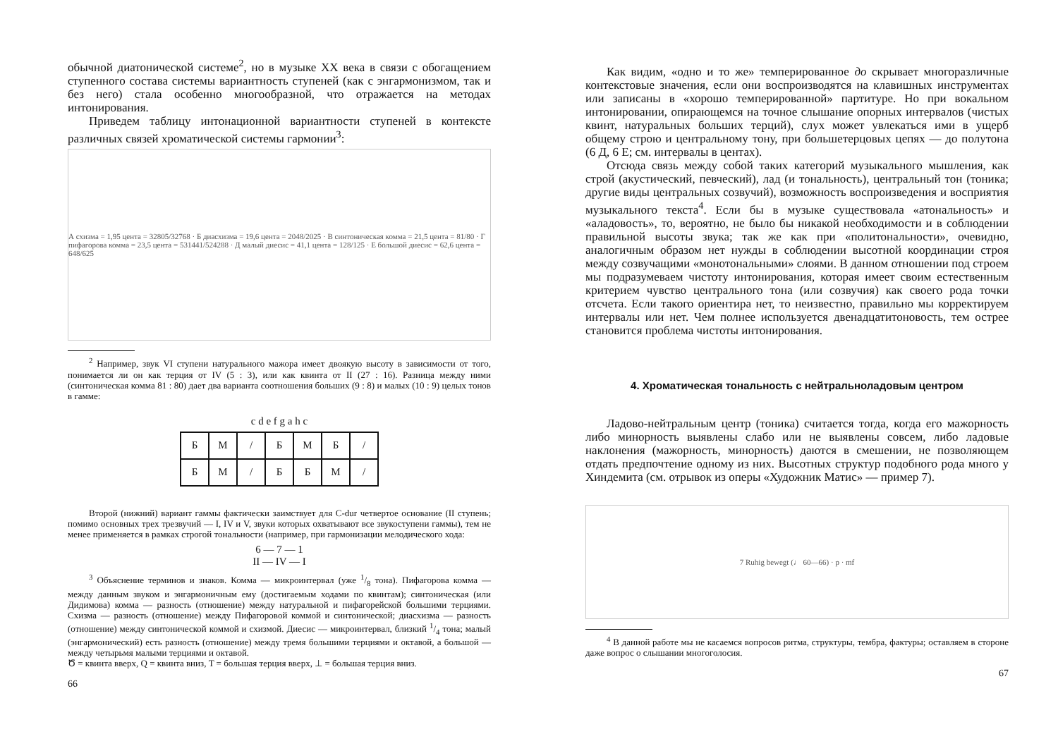обычной диатонической системе<sup>2</sup>, но в музыке XX века в связи с обогащением ступенного состава системы вариантность ступеней (как с энгармонизмом, так и без него) стала особенно многообразной, что отражается на методах интонирования.
Приведем таблицу интонационной вариантности ступеней в контексте различных связей хроматической системы гармонии<sup>3</sup>:
А схизма = 1,95 цента = 32805/32768 · Б диасхизма = 19,6 цента = 2048/2025 · В синтоническая комма = 21,5 цента = 81/80 · Г пифагорова комма = 23,5 цента = 531441/524288 · Д малый диесис = 41,1 цента = 128/125 · Е большой диесис = 62,6 цента = 648/625
<sup>2</sup> Например, звук VI ступени натурального мажора имеет двоякую высоту в зависимости от того, понимается ли он как терция от IV (5 : 3), или как квинта от II (27 : 16). Разница между ними (синтоническая комма 81 : 80) дает два варианта соотношения больших (9 : 8) и малых (10 : 9) целых тонов в гамме:
c d e f g a h c
| Б | М | / | Б | М | Б | / |
| Б | М | / | Б | Б | М | / |
Второй (нижний) вариант гаммы фактически заимствует для C-dur четвертое основание (II ступень; помимо основных трех трезвучий — I, IV и V, звуки которых охватывают все звукоступени гаммы), тем не менее применяется в рамках строгой тональности (например, при гармонизации мелодического хода:
6 — 7 — 1
II — IV — I
<sup>3</sup> Объяснение терминов и знаков. Комма — микроинтервал (уже 1/8 тона). Пифагорова комма — между данным звуком и энгармоничным ему (достигаемым ходами по квинтам); синтоническая (или Дидимова) комма — разность (отношение) между натуральной и пифагорейской большими терциями. Схизма — разность (отношение) между Пифагоровой коммой и синтонической; диасхизма — разность (отношение) между синтонической коммой и схизмой. Диесис — микроинтервал, близкий 1/4 тона; малый (энгармонический) есть разность (отношение) между тремя большими терциями и октавой, а большой — между четырьмя малыми терциями и октавой.
Ծ = квинта вверх, Q = квинта вниз, T = большая терция вверх, ⊥ = большая терция вниз.
66
Как видим, «одно и то же» темперированное до скрывает многоразличные контекстовые значения, если они воспроизводятся на клавишных инструментах или записаны в «хорошо темперированной» партитуре. Но при вокальном интонировании, опирающемся на точное слышание опорных интервалов (чистых квинт, натуральных больших терций), слух может увлекаться ими в ущерб общему строю и центральному тону, при большетерцовых цепях — до полутона (6 Д, 6 Е; см. интервалы в центах).
Отсюда связь между собой таких категорий музыкального мышления, как строй (акустический, певческий), лад (и тональность), центральный тон (тоника; другие виды центральных созвучий), возможность воспроизведения и восприятия музыкального текста<sup>4</sup>. Если бы в музыке существовала «атональность» и «аладовость», то, вероятно, не было бы никакой необходимости и в соблюдении правильной высоты звука; так же как при «политональности», очевидно, аналогичным образом нет нужды в соблюдении высотной координации строя между созвучащими «монотональными» слоями. В данном отношении под строем мы подразумеваем чистоту интонирования, которая имеет своим естественным критерием чувство центрального тона (или созвучия) как своего рода точки отсчета. Если такого ориентира нет, то неизвестно, правильно мы корректируем интервалы или нет. Чем полнее используется двенадцатитоновость, тем острее становится проблема чистоты интонирования.
4. Хроматическая тональность с нейтральноладовым центром
Ладово-нейтральным центр (тоника) считается тогда, когда его мажорность либо минорность выявлены слабо или не выявлены совсем, либо ладовые наклонения (мажорность, минорность) даются в смешении, не позволяющем отдать предпочтение одному из них. Высотных структур подобного рода много у Хиндемита (см. отрывок из оперы «Художник Матис» — пример 7).
7 Ruhig bewegt (♩ 60—66) · p · mf
<sup>4</sup> В данной работе мы не касаемся вопросов ритма, структуры, тембра, фактуры; оставляем в стороне даже вопрос о слышании многоголосия.
67